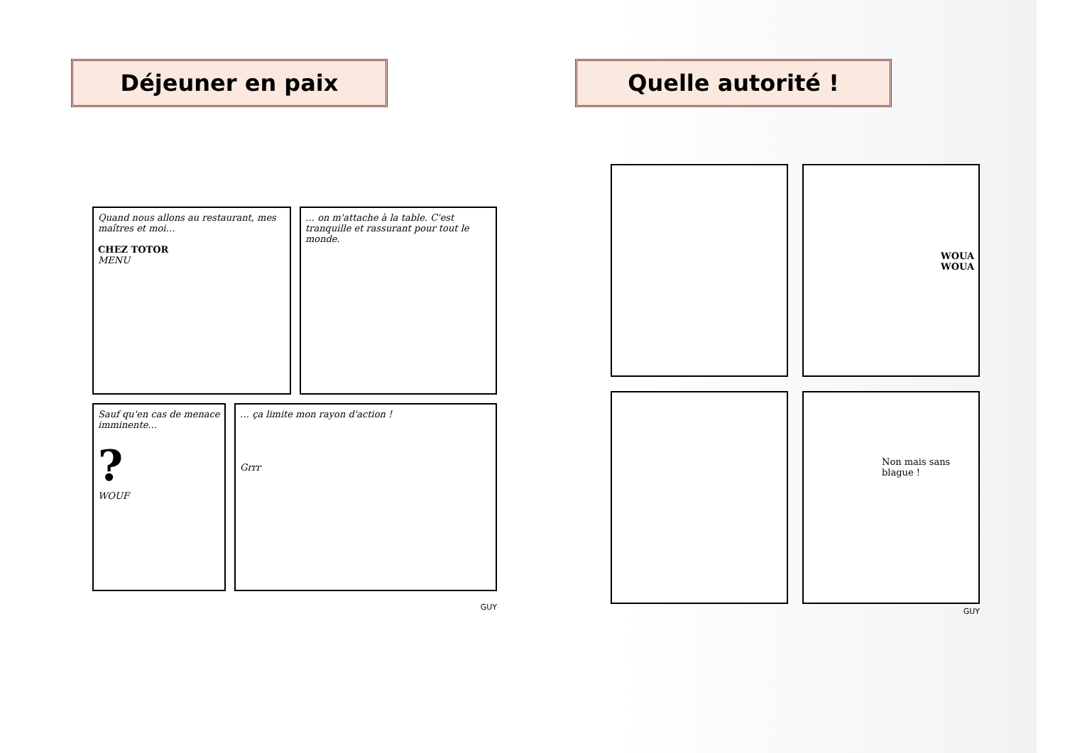Déjeuner en paix
Quand nous allons au restaurant, mes maîtres et moi…
CHEZ TOTOR
MENU
… on m'attache à la table. C'est tranquille et rassurant pour tout le monde.
Sauf qu'en cas de menace imminente…
?
WOUF
… ça limite mon rayon d'action !
Grrr
GUY
Quelle autorité !
WOUA
WOUA
Non mais sans blague !
GUY